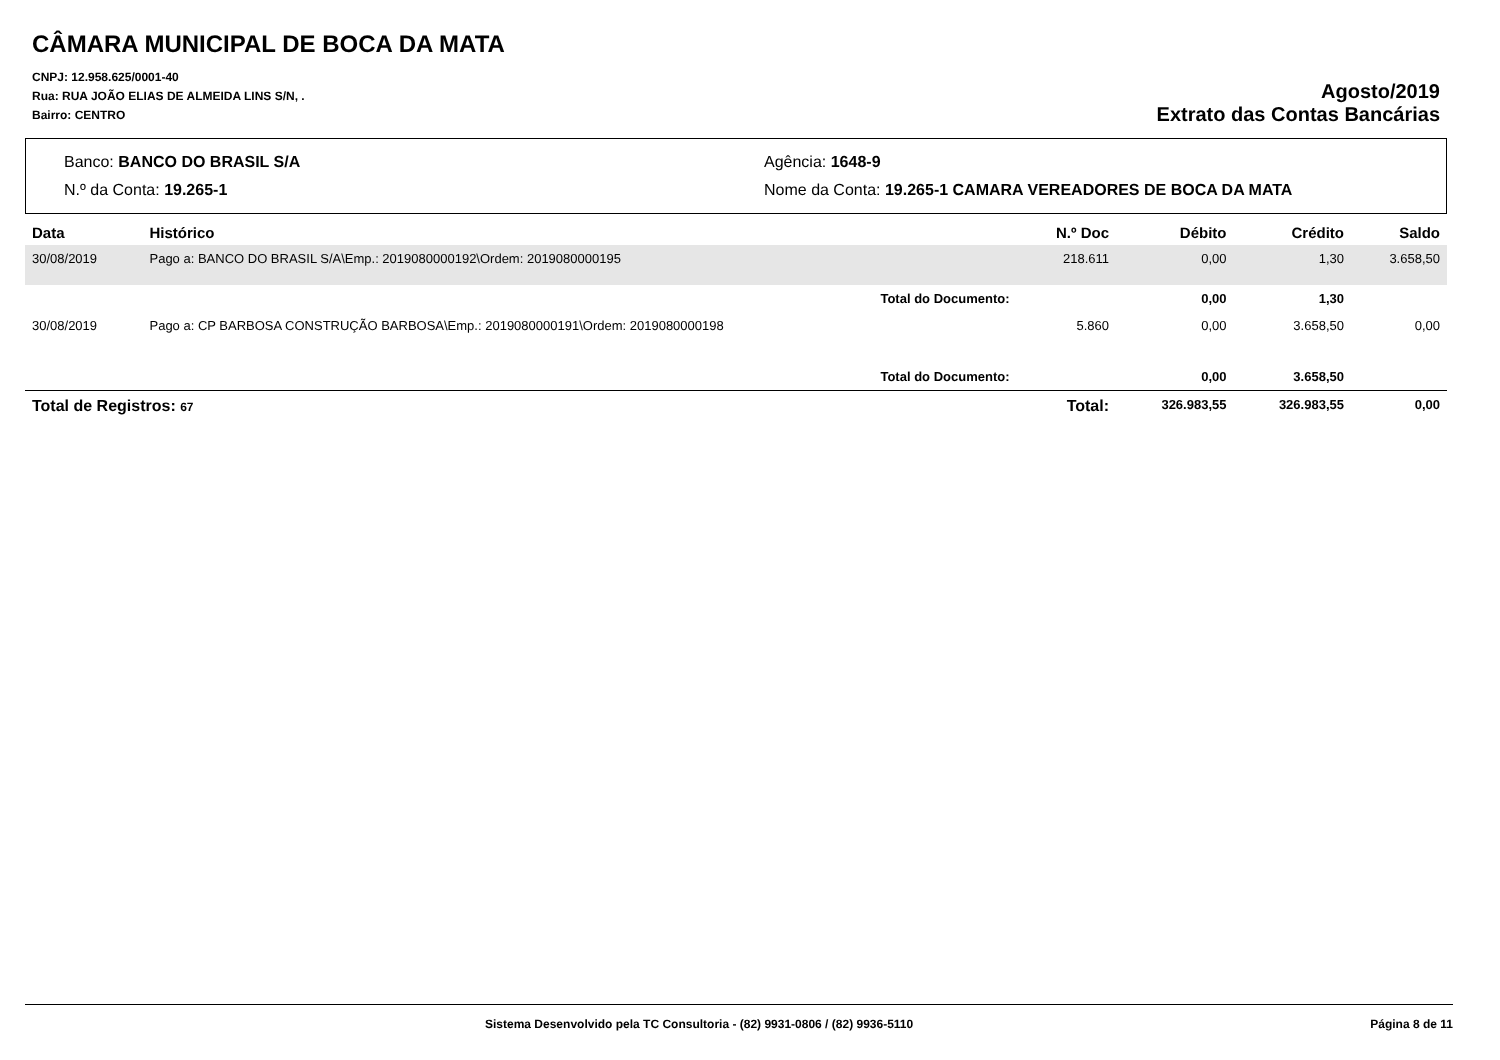CÂMARA MUNICIPAL DE BOCA DA MATA
CNPJ: 12.958.625/0001-40
Rua: RUA JOÃO ELIAS DE ALMEIDA LINS S/N, .
Bairro: CENTRO
Agosto/2019
Extrato das Contas Bancárias
Banco: BANCO DO BRASIL S/A
Agência: 1648-9
N.º da Conta: 19.265-1
Nome da Conta: 19.265-1 CAMARA VEREADORES DE BOCA DA MATA
| Data | Histórico | N.º Doc | Débito | Crédito | Saldo |
| --- | --- | --- | --- | --- | --- |
| 30/08/2019 | Pago a: BANCO DO BRASIL S/A\Emp.: 2019080000192\Ordem: 2019080000195 | 218.611 | 0,00 | 1,30 | 3.658,50 |
| | Total do Documento: | | 0,00 | 1,30 | |
| 30/08/2019 | Pago a: CP BARBOSA CONSTRUÇÃO BARBOSA\Emp.: 2019080000191\Ordem: 2019080000198 | 5.860 | 0,00 | 3.658,50 | 0,00 |
| | Total do Documento: | | 0,00 | 3.658,50 | |
| Total de Registros: 67 | | Total: | 326.983,55 | 326.983,55 | 0,00 |
Sistema Desenvolvido pela TC Consultoria - (82) 9931-0806 / (82) 9936-5110 Página 8 de 11